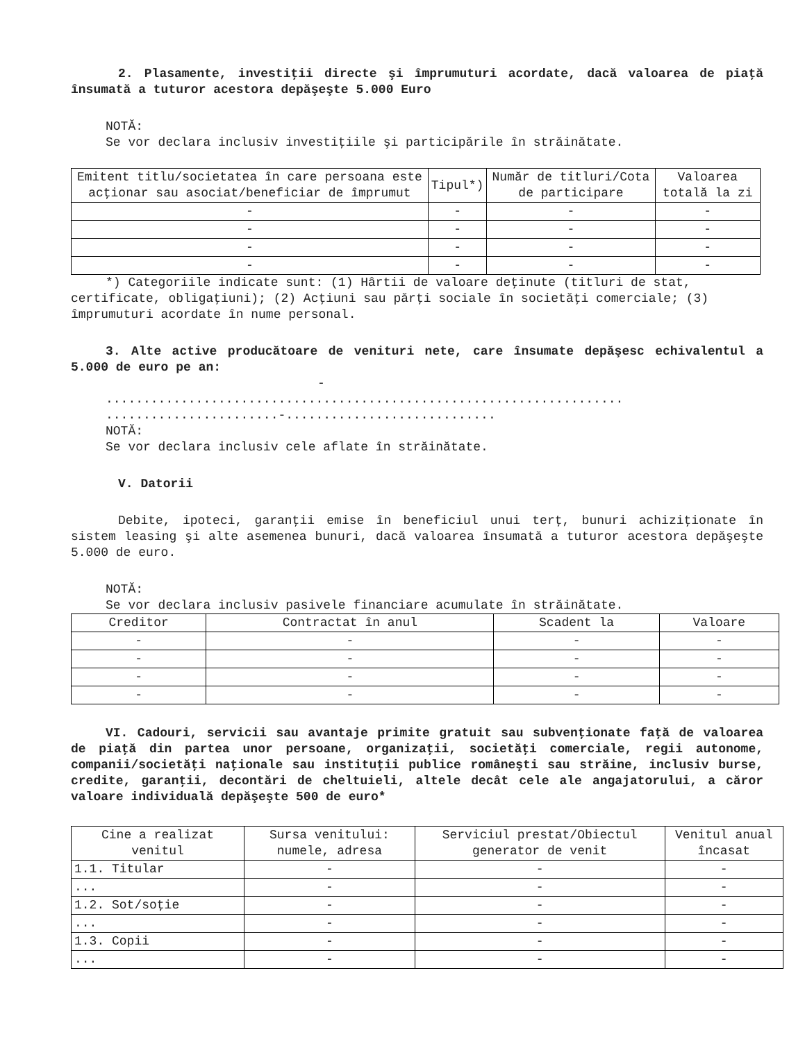2. Plasamente, investiţii directe şi împrumuturi acordate, dacă valoarea de piaţă însumată a tuturor acestora depăşeşte 5.000 Euro
NOTĂ:
Se vor declara inclusiv investiţiile şi participările în străinătate.
| Emitent titlu/societatea în care persoana este acţionar sau asociat/beneficiar de împrumut | Tipul*) | Număr de titluri/Cota de participare | Valoarea totală la zi |
| --- | --- | --- | --- |
| - | - | - | - |
| - | - | - | - |
| - | - | - | - |
| - | - | - | - |
*) Categoriile indicate sunt: (1) Hârtii de valoare deţinute (titluri de stat, certificate, obligaţiuni); (2) Acţiuni sau părţi sociale în societăţi comerciale; (3) împrumuturi acordate în nume personal.
3. Alte active producătoare de venituri nete, care însumate depăşesc echivalentul a 5.000 de euro pe an:
-
.....................................................................
.......................-............................
NOTĂ:
Se vor declara inclusiv cele aflate în străinătate.
V. Datorii
Debite, ipoteci, garanţii emise în beneficiul unui terţ, bunuri achiziţionate în sistem leasing şi alte asemenea bunuri, dacă valoarea însumată a tuturor acestora depăşeşte 5.000 de euro.
NOTĂ:
Se vor declara inclusiv pasivele financiare acumulate în străinătate.
| Creditor | Contractat în anul | Scadent la | Valoare |
| --- | --- | --- | --- |
| - | - | - | - |
| - | - | - | - |
| - | - | - | - |
| - | - | - | - |
VI. Cadouri, servicii sau avantaje primite gratuit sau subvenţionate faţă de valoarea de piaţă din partea unor persoane, organizaţii, societăţi comerciale, regii autonome, companii/societăţi naţionale sau instituţii publice româneşti sau străine, inclusiv burse, credite, garanţii, decontări de cheltuieli, altele decât cele ale angajatorului, a căror valoare individuală depăşeşte 500 de euro*
| Cine a realizat venitul | Sursa venitului: numele, adresa | Serviciul prestat/Obiectul generator de venit | Venitul anual încasat |
| --- | --- | --- | --- |
| 1.1. Titular | - | - | - |
| ... | - | - | - |
| 1.2. Sot/soţie | - | - | - |
| ... | - | - | - |
| 1.3. Copii | - | - | - |
| ... | - | - | - |